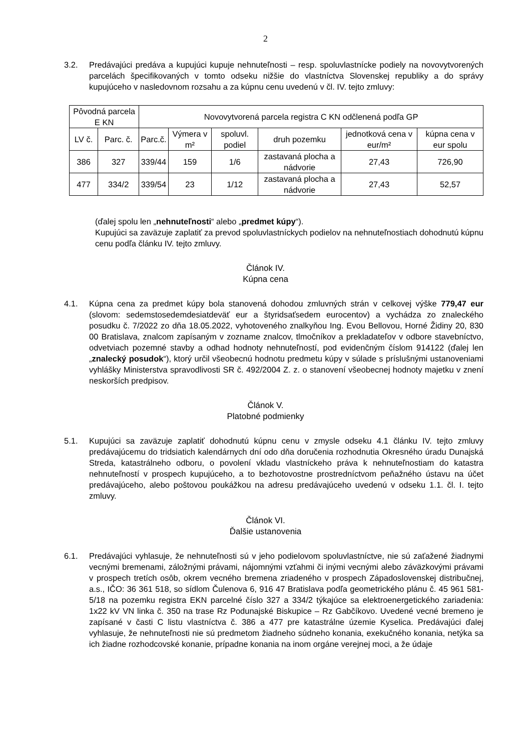2
3.2. Predávajúci predáva a kupujúci kupuje nehnuteľnosti – resp. spoluvlastnícke podiely na novovytvorených parcelách špecifikovaných v tomto odseku nižšie do vlastníctva Slovenskej republiky a do správy kupujúceho v nasledovnom rozsahu a za kúpnu cenu uvedenú v čl. IV. tejto zmluvy:
| Pôvodná parcela E KN | | Novovytvorená parcela registra C KN odčlenená podľa GP | | | | | |
| --- | --- | --- | --- | --- | --- | --- | --- |
| LV č. | Parc. č. | Parc.č. | Výmera v m² | spoluvl. podiel | druh pozemku | jednotková cena v eur/m² | kúpna cena v eur spolu |
| 386 | 327 | 339/44 | 159 | 1/6 | zastavaná plocha a nádvorie | 27,43 | 726,90 |
| 477 | 334/2 | 339/54 | 23 | 1/12 | zastavaná plocha a nádvorie | 27,43 | 52,57 |
(ďalej spolu len „nehnuteľnosti“ alebo „predmet kúpy“).
Kupujúci sa zaväzuje zaplatiť za prevod spoluvlastníckych podielov na nehnuteľnostiach dohodnutú kúpnu cenu podľa článku IV. tejto zmluvy.
Článok IV.
Kúpna cena
4.1. Kúpna cena za predmet kúpy bola stanovená dohodou zmluvných strán v celkovej výške 779,47 eur (slovom: sedemstosedemdesiatdeväť eur a štyridsaťsedem eurocentov) a vychádza zo znaleckého posudku č. 7/2022 zo dňa 18.05.2022, vyhotoveného znalkyňou Ing. Evou Bellovou, Horné Židiny 20, 830 00 Bratislava, znalcom zapísaným v zozname znalcov, tlmočníkov a prekladateľov v odbore stavebníctvo, odvetviach pozemné stavby a odhad hodnoty nehnuteľností, pod evidenčným číslom 914122 (ďalej len „znalecký posudok“), ktorý určil všeobecnú hodnotu predmetu kúpy v súlade s príslušnými ustanoveniami vyhlášky Ministerstva spravodlivosti SR č. 492/2004 Z. z. o stanovení všeobecnej hodnoty majetku v znení neskorších predpisov.
Článok V.
Platobné podmienky
5.1. Kupujúci sa zaväzuje zaplatiť dohodnutú kúpnu cenu v zmysle odseku 4.1 článku IV. tejto zmluvy predávajúcemu do tridsiatich kalendárnych dní odo dňa doručenia rozhodnutia Okresného úradu Dunajská Streda, katastrálneho odboru, o povolení vkladu vlastníckeho práva k nehnuteľnostiam do katastra nehnuteľností v prospech kupujúceho, a to bezhotovostne prostredníctvom peňažného ústavu na účet predávajúceho, alebo poštovou poukážkou na adresu predávajúceho uvedenú v odseku 1.1. čl. I. tejto zmluvy.
Článok VI.
Ďalšie ustanovenia
6.1. Predávajúci vyhlasuje, že nehnuteľnosti sú v jeho podielovom spoluvlastníctve, nie sú zaťažené žiadnymi vecnými bremenami, záložnými právami, nájomnými vzťahmi či inými vecnými alebo záväzkovými právami v prospech tretích osôb, okrem vecného bremena zriadeného v prospech Západoslovenskej distribučnej, a.s., IČO: 36 361 518, so sídlom Čulenova 6, 916 47 Bratislava podľa geometrického plánu č. 45 961 581-5/18 na pozemku registra EKN parcelné číslo 327 a 334/2 týkajúce sa elektroenergetického zariadenia: 1x22 kV VN linka č. 350 na trase Rz Podunajské Biskupice – Rz Gabčíkovo. Uvedené vecné bremeno je zapísané v časti C listu vlastníctva č. 386 a 477 pre katastrálne územie Kyselica. Predávajúci ďalej vyhlasuje, že nehnuteľnosti nie sú predmetom žiadneho súdneho konania, exekučného konania, netýka sa ich žiadne rozhodcovské konanie, prípadne konania na inom orgáne verejnej moci, a že údaje